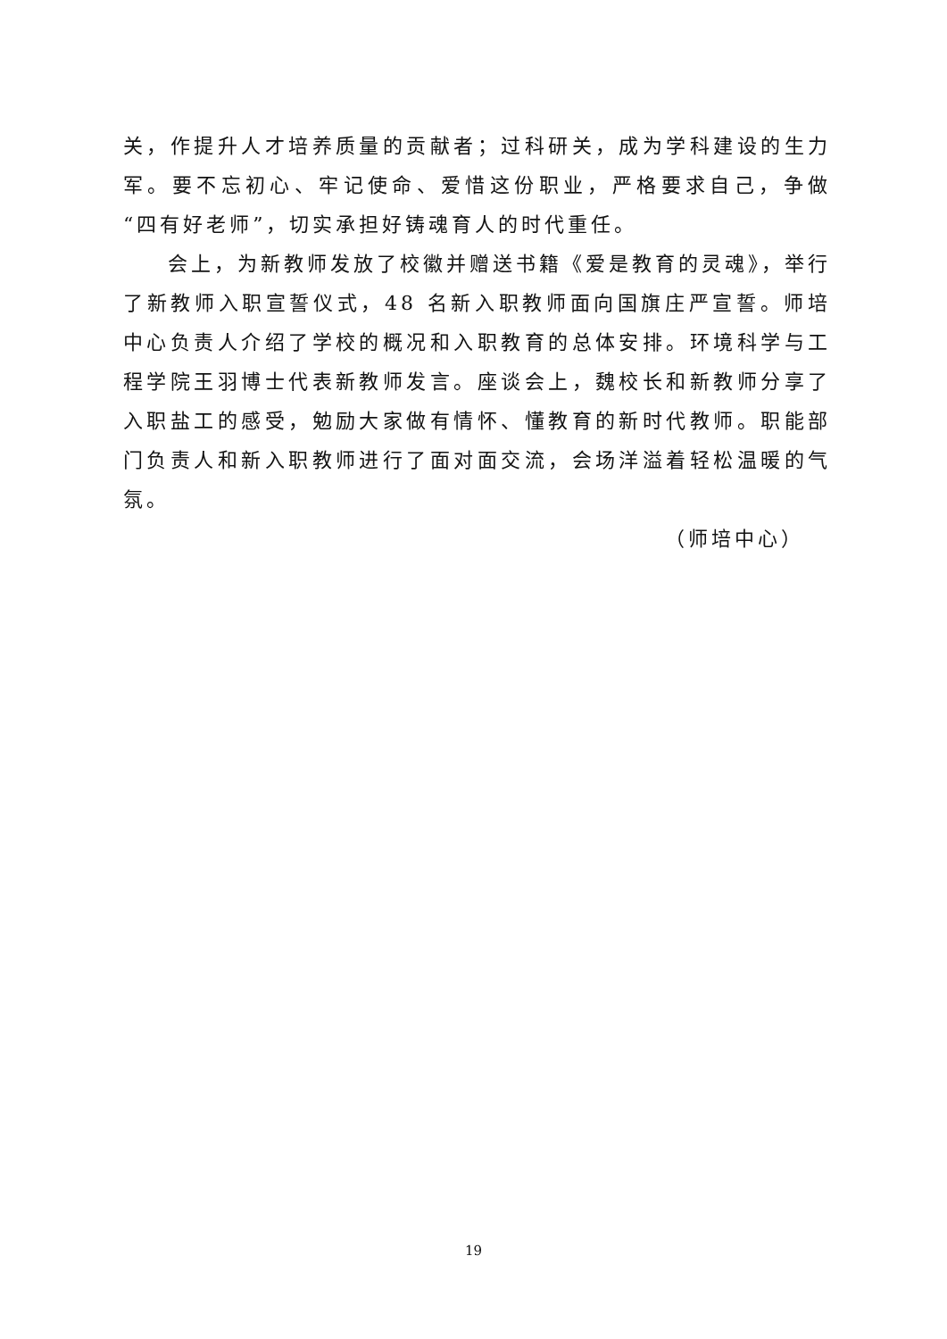关，作提升人才培养质量的贡献者；过科研关，成为学科建设的生力军。要不忘初心、牢记使命、爱惜这份职业，严格要求自己，争做“四有好老师”，切实承担好铸魂育人的时代重任。
会上，为新教师发放了校徽并赠送书籍《爱是教育的灵魂》，举行了新教师入职宣誓仪式，48 名新入职教师面向国旗庄严宣誓。师培中心负责人介绍了学校的概况和入职教育的总体安排。环境科学与工程学院王羽博士代表新教师发言。座谈会上，魏校长和新教师分享了入职盐工的感受，勉励大家做有情怀、懂教育的新时代教师。职能部门负责人和新入职教师进行了面对面交流，会场洋溢着轻松温暖的气氛。
（师培中心）
19